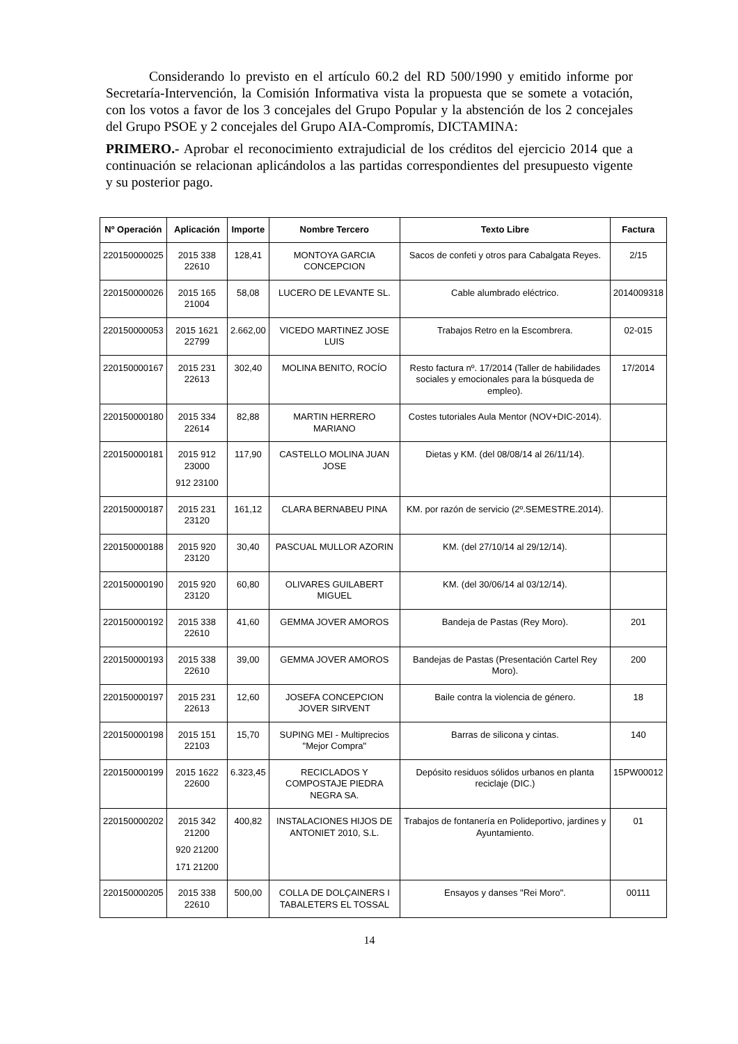Considerando lo previsto en el artículo 60.2 del RD 500/1990 y emitido informe por Secretaría-Intervención, la Comisión Informativa vista la propuesta que se somete a votación, con los votos a favor de los 3 concejales del Grupo Popular y la abstención de los 2 concejales del Grupo PSOE y 2 concejales del Grupo AIA-Compromís, DICTAMINA:
PRIMERO.- Aprobar el reconocimiento extrajudicial de los créditos del ejercicio 2014 que a continuación se relacionan aplicándolos a las partidas correspondientes del presupuesto vigente y su posterior pago.
| Nº Operación | Aplicación | Importe | Nombre Tercero | Texto Libre | Factura |
| --- | --- | --- | --- | --- | --- |
| 220150000025 | 2015 338 22610 | 128,41 | MONTOYA GARCIA CONCEPCION | Sacos de confeti y otros para Cabalgata Reyes. | 2/15 |
| 220150000026 | 2015 165 21004 | 58,08 | LUCERO DE LEVANTE SL. | Cable alumbrado eléctrico. | 2014009318 |
| 220150000053 | 2015 1621 22799 | 2.662,00 | VICEDO MARTINEZ JOSE LUIS | Trabajos Retro en la Escombrera. | 02-015 |
| 220150000167 | 2015 231 22613 | 302,40 | MOLINA BENITO, ROCÍO | Resto factura nº. 17/2014 (Taller de habilidades sociales y emocionales para la búsqueda de empleo). | 17/2014 |
| 220150000180 | 2015 334 22614 | 82,88 | MARTIN HERRERO MARIANO | Costes tutoriales Aula Mentor (NOV+DIC-2014). | |
| 220150000181 | 2015 912 23000 912 23100 | 117,90 | CASTELLO MOLINA JUAN JOSE | Dietas y KM. (del 08/08/14 al 26/11/14). | |
| 220150000187 | 2015 231 23120 | 161,12 | CLARA BERNABEU PINA | KM. por razón de servicio (2º.SEMESTRE.2014). | |
| 220150000188 | 2015 920 23120 | 30,40 | PASCUAL MULLOR AZORIN | KM. (del 27/10/14 al 29/12/14). | |
| 220150000190 | 2015 920 23120 | 60,80 | OLIVARES GUILABERT MIGUEL | KM. (del 30/06/14 al 03/12/14). | |
| 220150000192 | 2015 338 22610 | 41,60 | GEMMA JOVER AMOROS | Bandeja de Pastas (Rey Moro). | 201 |
| 220150000193 | 2015 338 22610 | 39,00 | GEMMA JOVER AMOROS | Bandejas de Pastas (Presentación Cartel Rey Moro). | 200 |
| 220150000197 | 2015 231 22613 | 12,60 | JOSEFA CONCEPCION JOVER SIRVENT | Baile contra la violencia de género. | 18 |
| 220150000198 | 2015 151 22103 | 15,70 | SUPING MEI - Multiprecios "Mejor Compra" | Barras de silicona y cintas. | 140 |
| 220150000199 | 2015 1622 22600 | 6.323,45 | RECICLADOS Y COMPOSTAJE PIEDRA NEGRA SA. | Depósito residuos sólidos urbanos en planta reciclaje (DIC.) | 15PW00012 |
| 220150000202 | 2015 342 21200 920 21200 171 21200 | 400,82 | INSTALACIONES HIJOS DE ANTONIET 2010, S.L. | Trabajos de fontanería en Polideportivo, jardines y Ayuntamiento. | 01 |
| 220150000205 | 2015 338 22610 | 500,00 | COLLA DE DOLÇAINERS I TABALETERS EL TOSSAL | Ensayos y danses "Rei Moro". | 00111 |
14